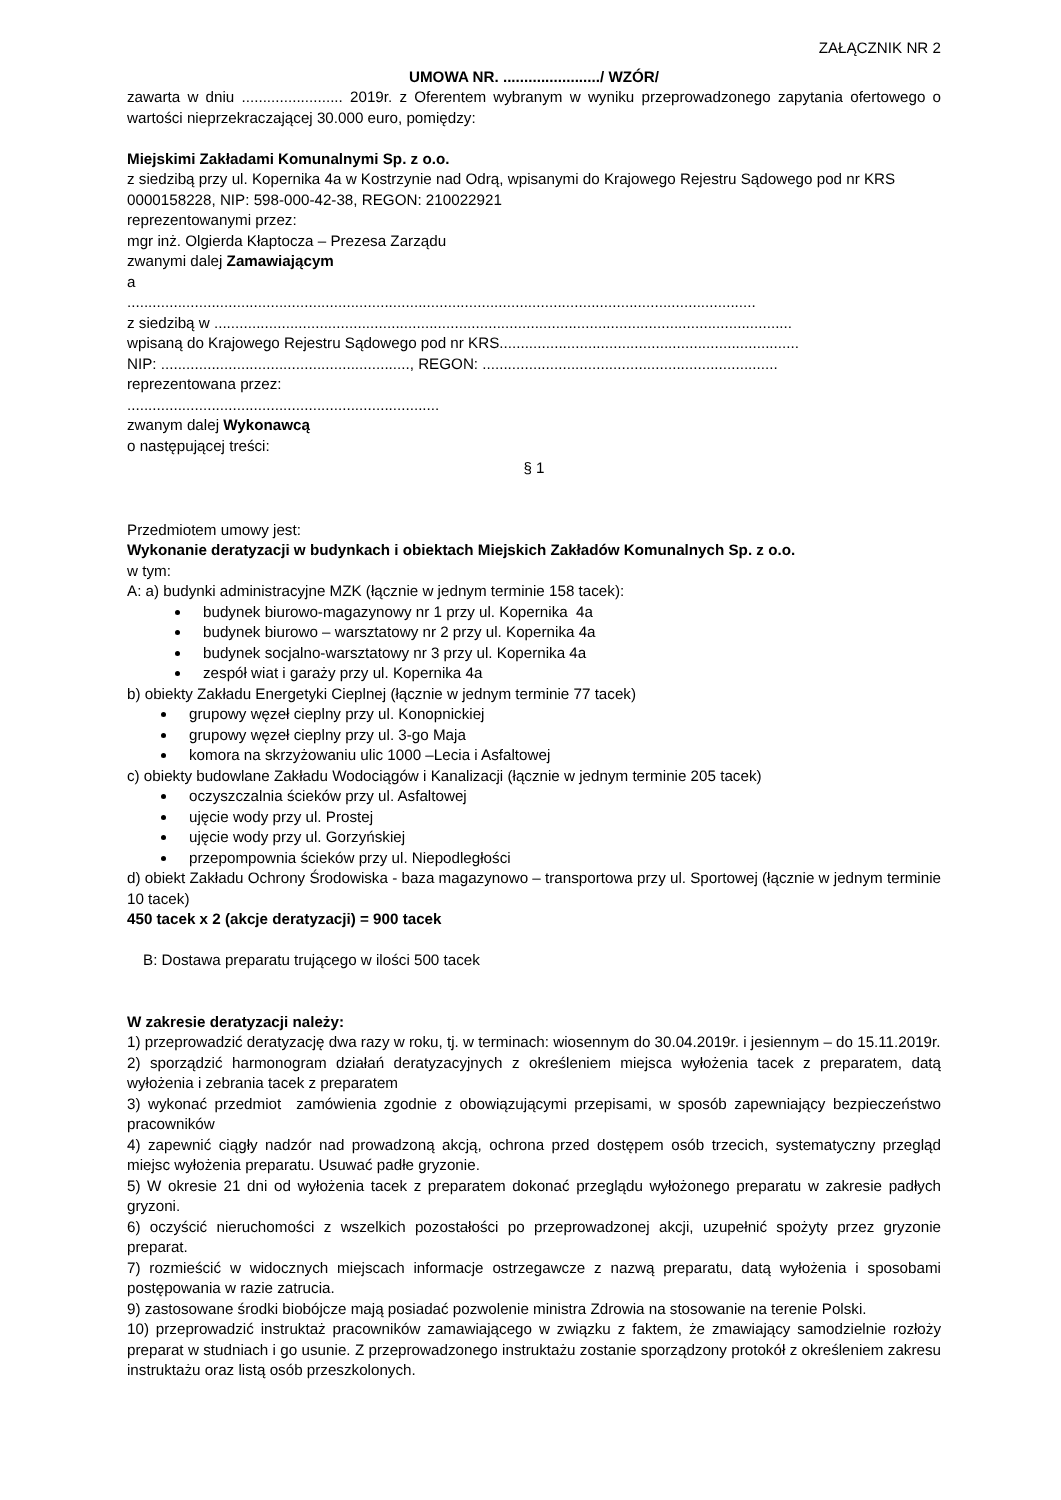ZAŁĄCZNIK NR 2
UMOWA NR. ......................./ WZÓR/
zawarta w dniu ........................ 2019r. z Oferentem wybranym w wyniku przeprowadzonego zapytania ofertowego o wartości nieprzekraczającej 30.000 euro, pomiędzy:
Miejskimi Zakładami Komunalnymi Sp. z o.o.
z siedzibą przy ul. Kopernika 4a w Kostrzynie nad Odrą, wpisanymi do Krajowego Rejestru Sądowego pod nr KRS 0000158228, NIP: 598-000-42-38, REGON: 210022921
reprezentowanymi przez:
mgr inż. Olgierda Kłaptocza – Prezesa Zarządu
zwanymi dalej Zamawiającym
a
.....................................................................................................................................................
z siedzibą w .........................................................................................................................................
wpisaną do Krajowego Rejestru Sądowego pod nr KRS.......................................................................
NIP: ..........................................................., REGON: ......................................................................
reprezentowana przez:
..........................................................................
zwanym dalej Wykonawcą
o następującej treści:
§ 1
Przedmiotem umowy jest:
Wykonanie deratyzacji w budynkach i obiektach Miejskich Zakładów Komunalnych Sp. z o.o.
w tym:
A: a) budynki administracyjne MZK (łącznie w jednym terminie 158 tacek):
budynek biurowo-magazynowy nr 1 przy ul. Kopernika 4a
budynek biurowo – warsztatowy nr 2 przy ul. Kopernika 4a
budynek socjalno-warsztatowy nr 3 przy ul. Kopernika 4a
zespół wiat i garaży przy ul. Kopernika 4a
b) obiekty Zakładu Energetyki Cieplnej (łącznie w jednym terminie 77 tacek)
grupowy węzeł cieplny przy ul. Konopnickiej
grupowy węzeł cieplny przy ul. 3-go Maja
komora na skrzyżowaniu ulic 1000 –Lecia i Asfaltowej
c) obiekty budowlane Zakładu Wodociągów i Kanalizacji (łącznie w jednym terminie 205 tacek)
oczyszczalnia ścieków przy ul. Asfaltowej
ujęcie wody przy ul. Prostej
ujęcie wody przy ul. Gorzyńskiej
przepompownia ścieków przy ul. Niepodległości
d) obiekt Zakładu Ochrony Środowiska - baza magazynowo – transportowa przy ul. Sportowej (łącznie w jednym terminie 10 tacek)
450 tacek x 2 (akcje deratyzacji) = 900 tacek
B: Dostawa preparatu trującego w ilości 500 tacek
W zakresie deratyzacji należy:
1) przeprowadzić deratyzację dwa razy w roku, tj. w terminach: wiosennym do 30.04.2019r. i jesiennym – do 15.11.2019r.
2) sporządzić harmonogram działań deratyzacyjnych z określeniem miejsca wyłożenia tacek z preparatem, datą wyłożenia i zebrania tacek z preparatem
3) wykonać przedmiot zamówienia zgodnie z obowiązującymi przepisami, w sposób zapewniający bezpieczeństwo pracowników
4) zapewnić ciągły nadzór nad prowadzoną akcją, ochrona przed dostępem osób trzecich, systematyczny przegląd miejsc wyłożenia preparatu. Usuwać padłe gryzonie.
5) W okresie 21 dni od wyłożenia tacek z preparatem dokonać przeglądu wyłożonego preparatu w zakresie padłych gryzoni.
6) oczyścić nieruchomości z wszelkich pozostałości po przeprowadzonej akcji, uzupełnić spożyty przez gryzonie preparat.
7) rozmieścić w widocznych miejscach informacje ostrzegawcze z nazwą preparatu, datą wyłożenia i sposobami postępowania w razie zatrucia.
9) zastosowane środki biobójcze mają posiadać pozwolenie ministra Zdrowia na stosowanie na terenie Polski.
10) przeprowadzić instruktaż pracowników zamawiającego w związku z faktem, że zmawiający samodzielnie rozłoży preparat w studniach i go usunie. Z przeprowadzonego instruktażu zostanie sporządzony protokół z określeniem zakresu instruktażu oraz listą osób przeszkolonych.